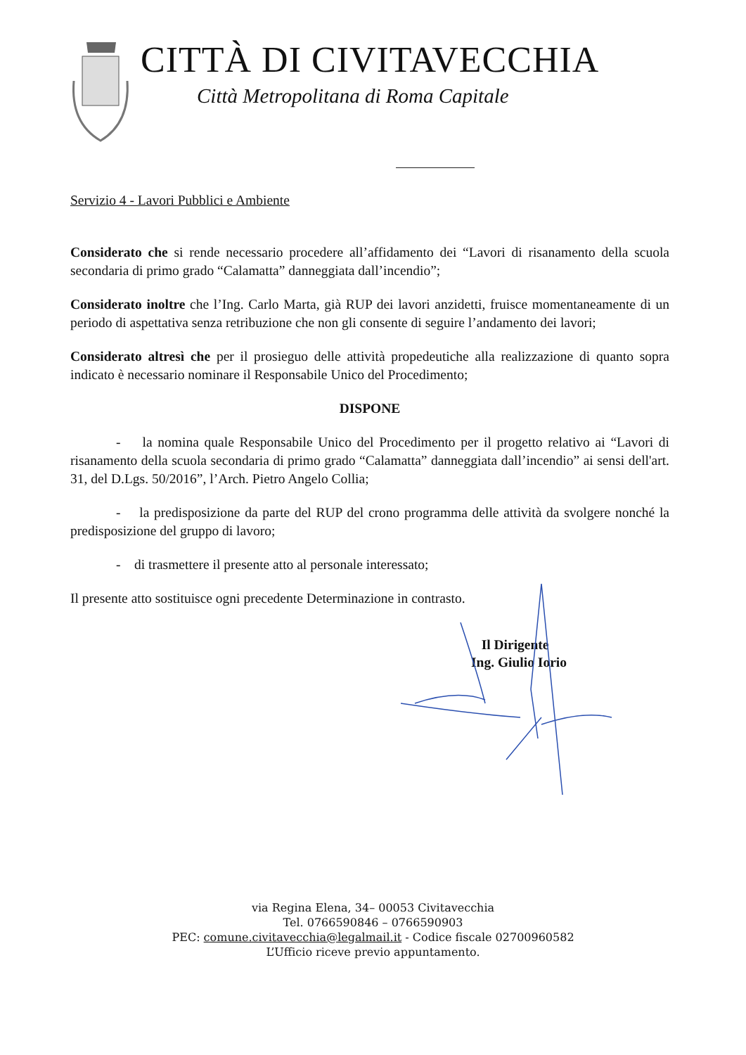CITTÀ DI CIVITAVECCHIA
Città Metropolitana di Roma Capitale
Servizio 4 - Lavori Pubblici e Ambiente
Considerato che si rende necessario procedere all’affidamento dei “Lavori di risanamento della scuola secondaria di primo grado “Calamatta” danneggiata dall’incendio”;
Considerato inoltre che l’Ing. Carlo Marta, già RUP dei lavori anzidetti, fruisce momentaneamente di un periodo di aspettativa senza retribuzione che non gli consente di seguire l’andamento dei lavori;
Considerato altresì che per il prosieguo delle attività propedeutiche alla realizzazione di quanto sopra indicato è necessario nominare il Responsabile Unico del Procedimento;
DISPONE
- la nomina quale Responsabile Unico del Procedimento per il progetto relativo ai “Lavori di risanamento della scuola secondaria di primo grado “Calamatta” danneggiata dall’incendio” ai sensi dell'art. 31, del D.Lgs. 50/2016”, l’Arch. Pietro Angelo Collia;
- la predisposizione da parte del RUP del crono programma delle attività da svolgere nonché la predisposizione del gruppo di lavoro;
- di trasmettere il presente atto al personale interessato;
Il presente atto sostituisce ogni precedente Determinazione in contrasto.
Il Dirigente
Ing. Giulio Iorio
via Regina Elena, 34– 00053 Civitavecchia
Tel. 0766590846 – 0766590903
PEC: comune.civitavecchia@legalmail.it - Codice fiscale 02700960582
L’Ufficio riceve previo appuntamento.